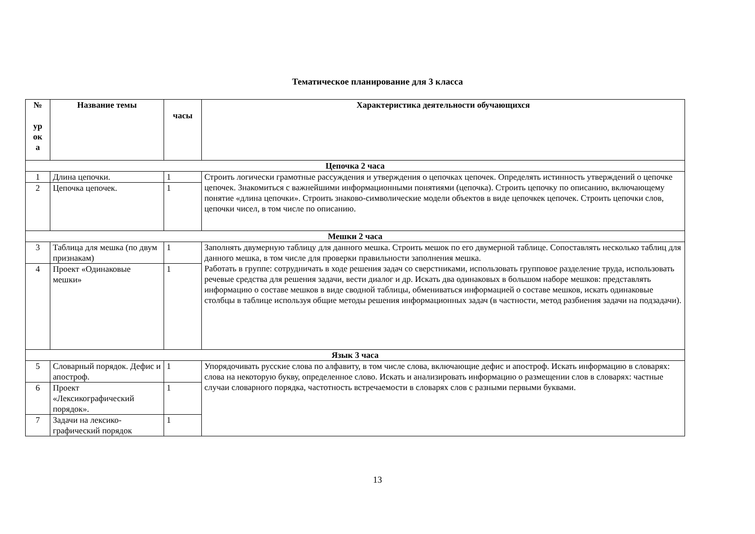Тематическое планирование для 3 класса
| № ур ок а | Название темы | часы | Характеристика деятельности обучающихся |
| --- | --- | --- | --- |
| Цепочка 2 часа | | | |
| 1 | Длина цепочки. | 1 | Строить логически грамотные рассуждения и утверждения о цепочках цепочек. Определять истинность утверждений о цепочке цепочек. Знакомиться с важнейшими информационными понятиями (цепочка). Строить цепочку по описанию, включающему понятие «длина цепочки». Строить знаково-символические модели объектов в виде цепочкек цепочек. Строить цепочки слов, цепочки чисел, в том числе по описанию. |
| 2 | Цепочка цепочек. | 1 | |
| Мешки 2 часа | | | |
| 3 | Таблица для мешка (по двум признакам) | 1 | Заполнять двумерную таблицу для данного мешка. Строить мешок по его двумерной таблице. Сопоставлять несколько таблиц для данного мешка, в том числе для проверки правильности заполнения мешка. Работать в группе: сотрудничать в ходе решения задач со сверстниками, использовать групповое разделение труда, использовать речевые средства для решения задачи, вести диалог и др. Искать два одинаковых в большом наборе мешков: представлять информацию о составе мешков в виде сводной таблицы, обмениваться информацией о составе мешков, искать одинаковые столбцы в таблице используя общие методы решения информационных задач (в частности, метод разбиения задачи на подзадачи). |
| 4 | Проект «Одинаковые мешки» | 1 | |
| Язык 3 часа | | | |
| 5 | Словарный порядок. Дефис и апостроф. | 1 | Упорядочивать русские слова по алфавиту, в том числе слова, включающие дефис и апостроф. Искать информацию в словарях: слова на некоторую букву, определенное слово. Искать и анализировать информацию о размещении слов в словарях: частные случаи словарного порядка, частотность встречаемости в словарях слов с разными первыми буквами. |
| 6 | Проект «Лексикографический порядок». | 1 | |
| 7 | Задачи на лексико-графический порядок | 1 | |
13